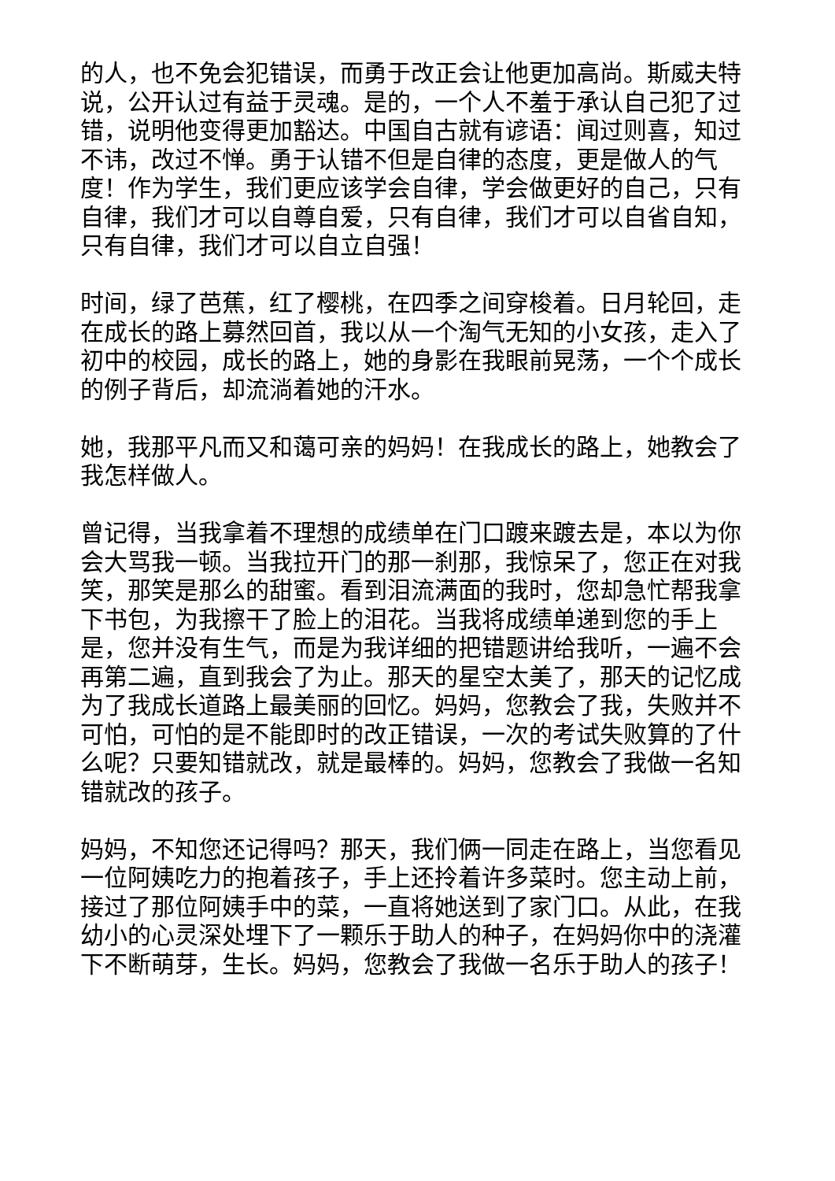的人，也不免会犯错误，而勇于改正会让他更加高尚。斯威夫特说，公开认过有益于灵魂。是的，一个人不羞于承认自己犯了过错，说明他变得更加豁达。中国自古就有谚语：闻过则喜，知过不讳，改过不惮。勇于认错不但是自律的态度，更是做人的气度！作为学生，我们更应该学会自律，学会做更好的自己，只有自律，我们才可以自尊自爱，只有自律，我们才可以自省自知，只有自律，我们才可以自立自强！
时间，绿了芭蕉，红了樱桃，在四季之间穿梭着。日月轮回，走在成长的路上募然回首，我以从一个淘气无知的小女孩，走入了初中的校园，成长的路上，她的身影在我眼前晃荡，一个个成长的例子背后，却流淌着她的汗水。
她，我那平凡而又和蔼可亲的妈妈！在我成长的路上，她教会了我怎样做人。
曾记得，当我拿着不理想的成绩单在门口踱来踱去是，本以为你会大骂我一顿。当我拉开门的那一刹那，我惊呆了，您正在对我笑，那笑是那么的甜蜜。看到泪流满面的我时，您却急忙帮我拿下书包，为我擦干了脸上的泪花。当我将成绩单递到您的手上是，您并没有生气，而是为我详细的把错题讲给我听，一遍不会再第二遍，直到我会了为止。那天的星空太美了，那天的记忆成为了我成长道路上最美丽的回忆。妈妈，您教会了我，失败并不可怕，可怕的是不能即时的改正错误，一次的考试失败算的了什么呢？只要知错就改，就是最棒的。妈妈，您教会了我做一名知错就改的孩子。
妈妈，不知您还记得吗？那天，我们俩一同走在路上，当您看见一位阿姨吃力的抱着孩子，手上还拎着许多菜时。您主动上前，接过了那位阿姨手中的菜，一直将她送到了家门口。从此，在我幼小的心灵深处埋下了一颗乐于助人的种子，在妈妈你中的浇灌下不断萌芽，生长。妈妈，您教会了我做一名乐于助人的孩子！